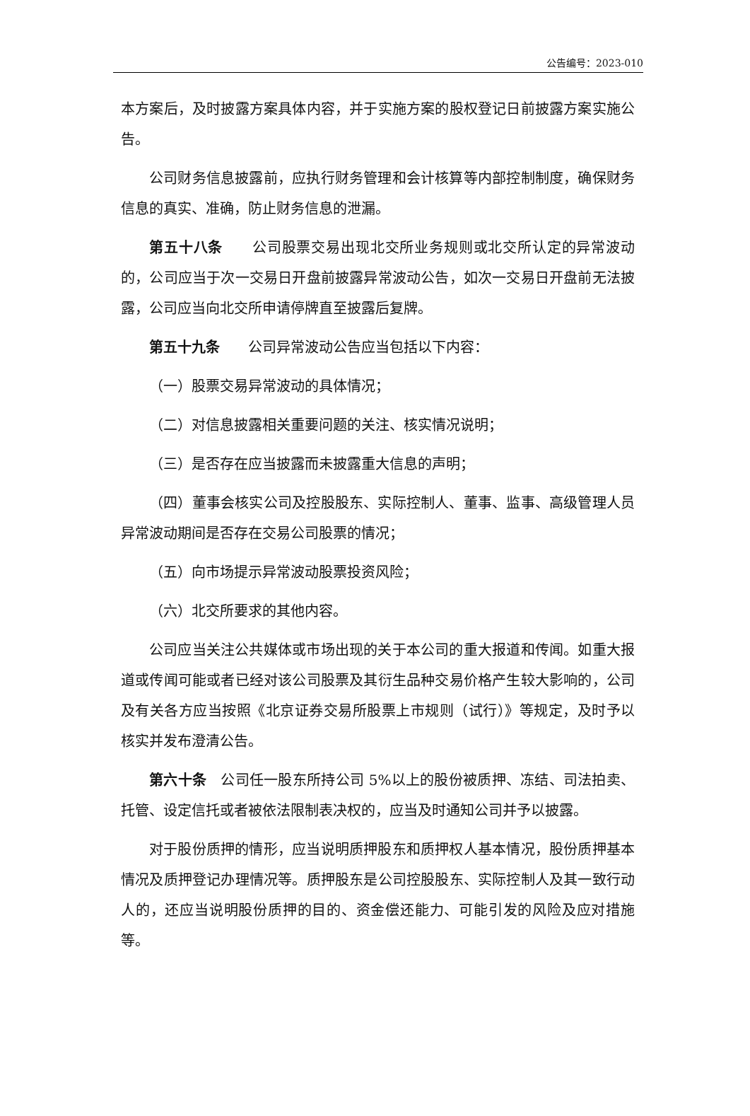公告编号：2023-010
本方案后，及时披露方案具体内容，并于实施方案的股权登记日前披露方案实施公告。
公司财务信息披露前，应执行财务管理和会计核算等内部控制制度，确保财务信息的真实、准确，防止财务信息的泄漏。
第五十八条　　公司股票交易出现北交所业务规则或北交所认定的异常波动的，公司应当于次一交易日开盘前披露异常波动公告，如次一交易日开盘前无法披露，公司应当向北交所申请停牌直至披露后复牌。
第五十九条　　公司异常波动公告应当包括以下内容：
（一）股票交易异常波动的具体情况；
（二）对信息披露相关重要问题的关注、核实情况说明；
（三）是否存在应当披露而未披露重大信息的声明；
（四）董事会核实公司及控股股东、实际控制人、董事、监事、高级管理人员异常波动期间是否存在交易公司股票的情况；
（五）向市场提示异常波动股票投资风险；
（六）北交所要求的其他内容。
公司应当关注公共媒体或市场出现的关于本公司的重大报道和传闻。如重大报道或传闻可能或者已经对该公司股票及其衍生品种交易价格产生较大影响的，公司及有关各方应当按照《北京证券交易所股票上市规则（试行）》等规定，及时予以核实并发布澄清公告。
第六十条　公司任一股东所持公司 5%以上的股份被质押、冻结、司法拍卖、托管、设定信托或者被依法限制表决权的，应当及时通知公司并予以披露。
对于股份质押的情形，应当说明质押股东和质押权人基本情况，股份质押基本情况及质押登记办理情况等。质押股东是公司控股股东、实际控制人及其一致行动人的，还应当说明股份质押的目的、资金偿还能力、可能引发的风险及应对措施等。